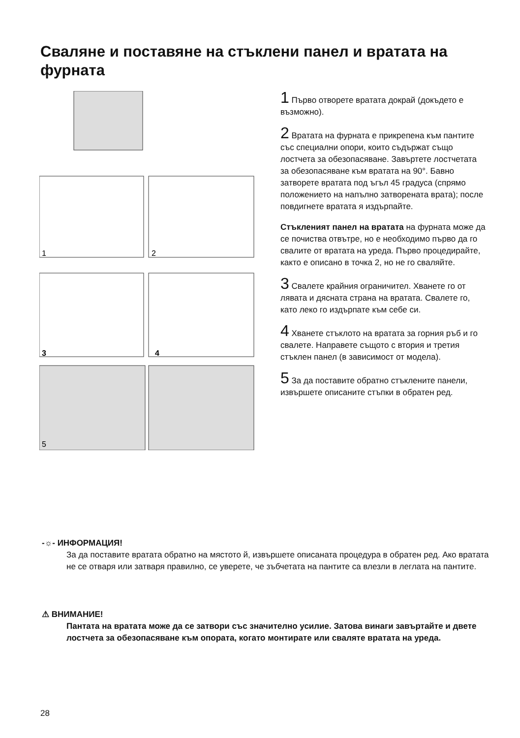Сваляне и поставяне на стъклени панел и вратата на фурната
1
2
3
4
5
1 Първо отворете вратата докрай (докъдето е възможно).
2 Вратата на фурната е прикрепена към пантите със специални опори, които съдържат също лостчета за обезопасяване. Завъртете лостчетата за обезопасяване към вратата на 90°. Бавно затворете вратата под ъгъл 45 градуса (спрямо положението на напълно затворената врата); после повдигнете вратата я издърпайте.
Стъкленият панел на вратата на фурната може да се почиства отвътре, но е необходимо първо да го свалите от вратата на уреда. Първо процедирайте, както е описано в точка 2, но не го сваляйте.
3 Свалете крайния ограничител. Хванете го от лявата и дясната страна на вратата. Свалете го, като леко го издърпате към себе си.
4 Хванете стъклото на вратата за горния ръб и го свалете. Направете същото с втория и третия стъклен панел (в зависимост от модела).
5 За да поставите обратно стъклените панели, извършете описаните стъпки в обратен ред.
-☼- ИНФОРМАЦИЯ!
За да поставите вратата обратно на мястото й, извършете описаната процедура в обратен ред. Ако вратата не се отваря или затваря правилно, се уверете, че зъбчетата на пантите са влезли в леглата на пантите.
⚠ ВНИМАНИЕ!
Пантата на вратата може да се затвори със значително усилие. Затова винаги завъртайте и двете лостчета за обезопасяване към опората, когато монтирате или сваляте вратата на уреда.
28